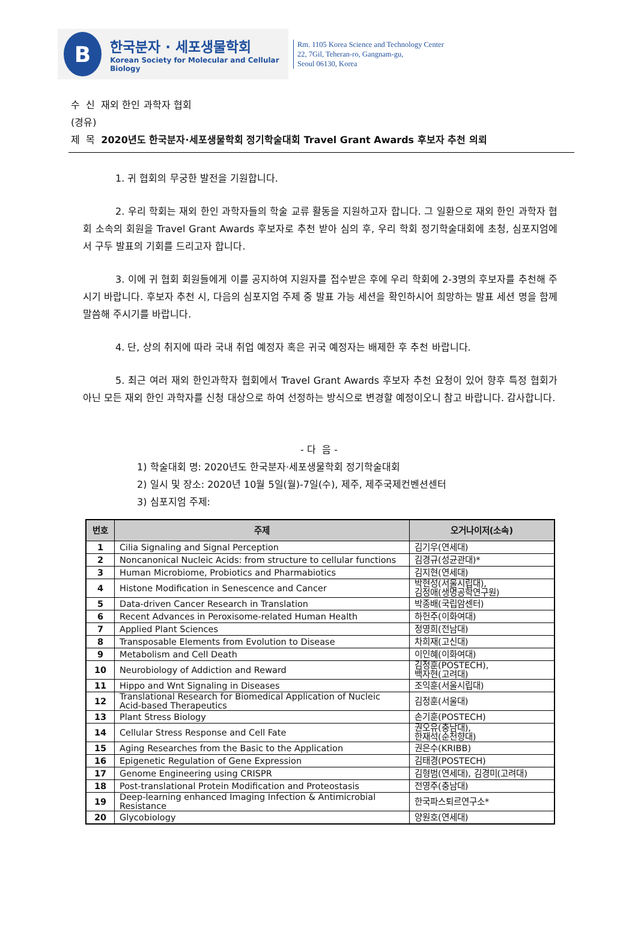B
한국분자 · 세포생물학회
Korean Society for Molecular and Cellular Biology
Rm. 1105 Korea Science and Technology Center
22, 7Gil, Teheran-ro, Gangnam-gu,
Seoul 06130, Korea
수 신 재외 한인 과학자 협회
(경유)
제 목 2020년도 한국분자·세포생물학회 정기학술대회 Travel Grant Awards 후보자 추천 의뢰
1. 귀 협회의 무궁한 발전을 기원합니다.
2. 우리 학회는 재외 한인 과학자들의 학술 교류 활동을 지원하고자 합니다. 그 일환으로 재외 한인 과학자 협회 소속의 회원을 Travel Grant Awards 후보자로 추천 받아 심의 후, 우리 학회 정기학술대회에 초청, 심포지엄에서 구두 발표의 기회를 드리고자 합니다.
3. 이에 귀 협회 회원들에게 이를 공지하여 지원자를 접수받은 후에 우리 학회에 2-3명의 후보자를 추천해 주시기 바랍니다. 후보자 추천 시, 다음의 심포지엄 주제 중 발표 가능 세션을 확인하시어 희망하는 발표 세션 명을 함께 말씀해 주시기를 바랍니다.
4. 단, 상의 취지에 따라 국내 취업 예정자 혹은 귀국 예정자는 배제한 후 추천 바랍니다.
5. 최근 여러 재외 한인과학자 협회에서 Travel Grant Awards 후보자 추천 요청이 있어 향후 특정 협회가 아닌 모든 재외 한인 과학자를 신청 대상으로 하여 선정하는 방식으로 변경할 예정이오니 참고 바랍니다. 감사합니다.
- 다 음 -
1) 학술대회 명: 2020년도 한국분자·세포생물학회 정기학술대회
2) 일시 및 장소: 2020년 10월 5일(월)-7일(수), 제주, 제주국제컨벤션센터
3) 심포지엄 주제:
| 번호 | 주제 | 오거나이저(소속) |
| --- | --- | --- |
| 1 | Cilia Signaling and Signal Perception | 김기우(연세대) |
| 2 | Noncanonical Nucleic Acids: from structure to cellular functions | 김경규(성균관대)* |
| 3 | Human Microbiome, Probiotics and Pharmabiotics | 김지현(연세대) |
| 4 | Histone Modification in Senescence and Cancer | 박현성(서울시립대), 김정애(생명공학연구원) |
| 5 | Data-driven Cancer Research in Translation | 박종배(국립암센터) |
| 6 | Recent Advances in Peroxisome-related Human Health | 하헌주(이화여대) |
| 7 | Applied Plant Sciences | 정영희(전남대) |
| 8 | Transposable Elements from Evolution to Disease | 차희재(고신대) |
| 9 | Metabolism and Cell Death | 이인혜(이화여대) |
| 10 | Neurobiology of Addiction and Reward | 김정훈(POSTECH), 백자현(고려대) |
| 11 | Hippo and Wnt Signaling in Diseases | 조익훈(서울시립대) |
| 12 | Translational Research for Biomedical Application of Nucleic Acid-based Therapeutics | 김정훈(서울대) |
| 13 | Plant Stress Biology | 손기훈(POSTECH) |
| 14 | Cellular Stress Response and Cell Fate | 권오유(충남대), 한재석(순천향대) |
| 15 | Aging Researches from the Basic to the Application | 권은수(KRIBB) |
| 16 | Epigenetic Regulation of Gene Expression | 김태경(POSTECH) |
| 17 | Genome Engineering using CRISPR | 김형범(연세대), 김경미(고려대) |
| 18 | Post-translational Protein Modification and Proteostasis | 전영주(충남대) |
| 19 | Deep-learning enhanced Imaging Infection & Antimicrobial Resistance | 한국파스퇴르연구소* |
| 20 | Glycobiology | 양원호(연세대) |